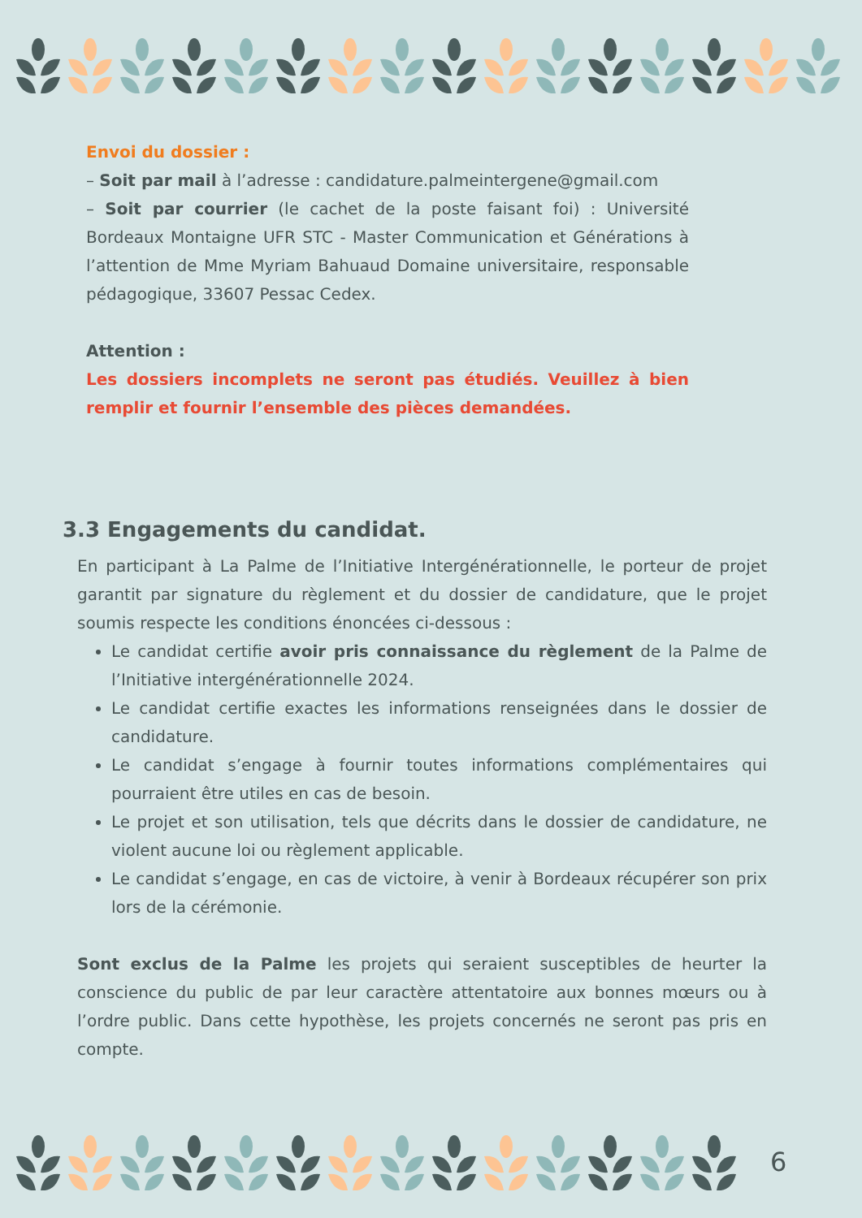Envoi du dossier :
– Soit par mail à l’adresse : candidature.palmeintergene@gmail.com
– Soit par courrier (le cachet de la poste faisant foi) : Université Bordeaux Montaigne UFR STC - Master Communication et Générations à l’attention de Mme Myriam Bahuaud Domaine universitaire, responsable pédagogique, 33607 Pessac Cedex.
Attention :
Les dossiers incomplets ne seront pas étudiés. Veuillez à bien remplir et fournir l’ensemble des pièces demandées.
3.3 Engagements du candidat.
En participant à La Palme de l’Initiative Intergénérationnelle, le porteur de projet garantit par signature du règlement et du dossier de candidature, que le projet soumis respecte les conditions énoncées ci-dessous :
Le candidat certifie avoir pris connaissance du règlement de la Palme de l’Initiative intergénérationnelle 2024.
Le candidat certifie exactes les informations renseignées dans le dossier de candidature.
Le candidat s’engage à fournir toutes informations complémentaires qui pourraient être utiles en cas de besoin.
Le projet et son utilisation, tels que décrits dans le dossier de candidature, ne violent aucune loi ou règlement applicable.
Le candidat s’engage, en cas de victoire, à venir à Bordeaux récupérer son prix lors de la cérémonie.
Sont exclus de la Palme les projets qui seraient susceptibles de heurter la conscience du public de par leur caractère attentatoire aux bonnes mœurs ou à l’ordre public. Dans cette hypothèse, les projets concernés ne seront pas pris en compte.
6